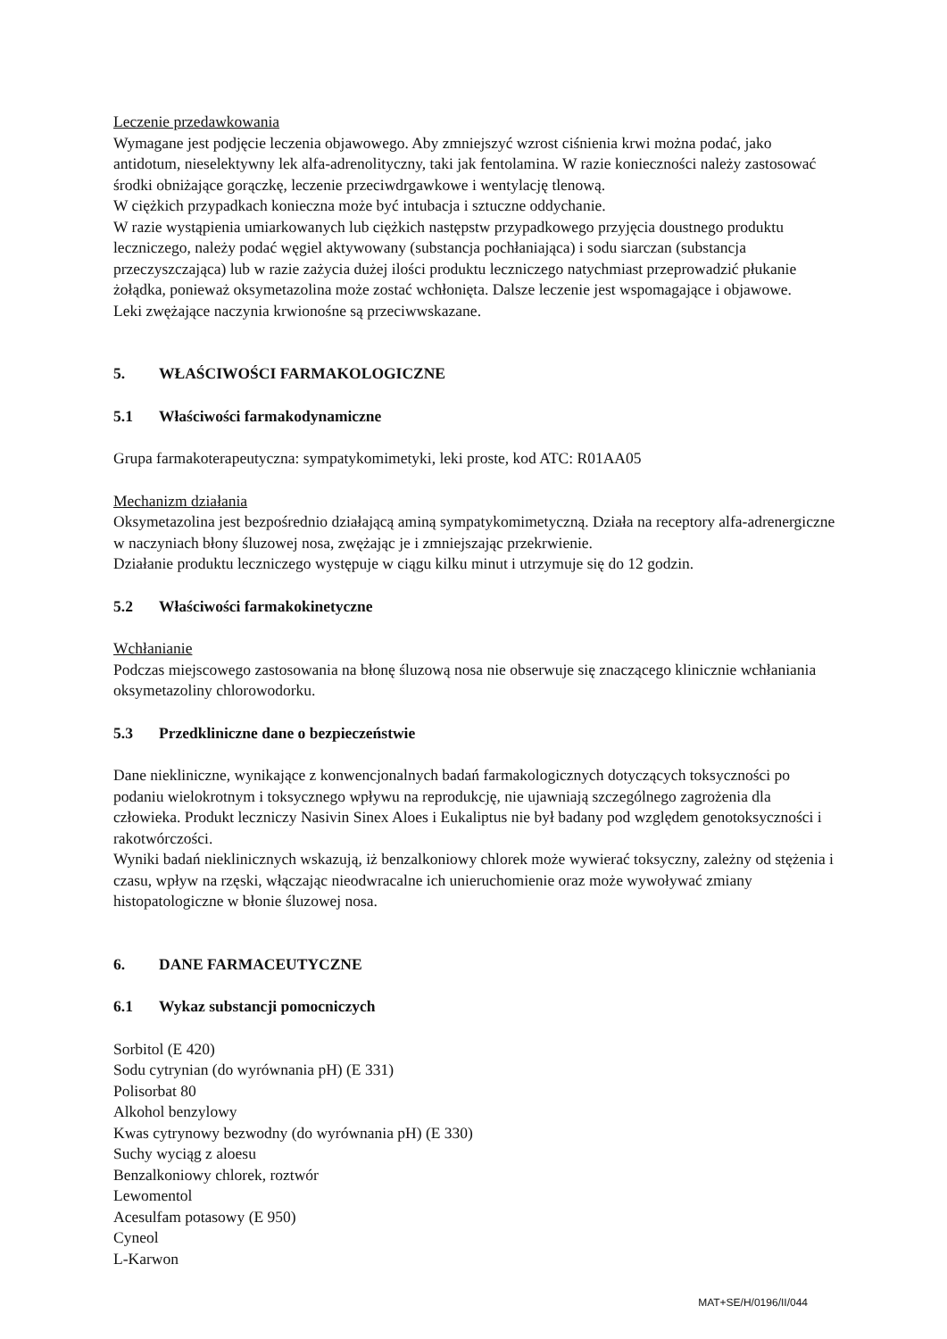Leczenie przedawkowania
Wymagane jest podjęcie leczenia objawowego. Aby zmniejszyć wzrost ciśnienia krwi można podać, jako antidotum, nieselektywny lek alfa-adrenolityczny, taki jak fentolamina. W razie konieczności należy zastosować środki obniżające gorączkę, leczenie przeciwdrgawkowe i wentylację tlenową.
W ciężkich przypadkach konieczna może być intubacja i sztuczne oddychanie.
W razie wystąpienia umiarkowanych lub ciężkich następstw przypadkowego przyjęcia doustnego produktu leczniczego, należy podać węgiel aktywowany (substancja pochłaniająca) i sodu siarczan (substancja przeczyszczająca) lub w razie zażycia dużej ilości produktu leczniczego natychmiast przeprowadzić płukanie żołądka, ponieważ oksymetazolina może zostać wchłonięta. Dalsze leczenie jest wspomagające i objawowe.
Leki zwężające naczynia krwionośne są przeciwwskazane.
5. WŁAŚCIWOŚCI FARMAKOLOGICZNE
5.1 Właściwości farmakodynamiczne
Grupa farmakoterapeutyczna: sympatykomimetyki, leki proste, kod ATC: R01AA05
Mechanizm działania
Oksymetazolina jest bezpośrednio działającą aminą sympatykomimetyczną. Działa na receptory alfa-adrenergiczne w naczyniach błony śluzowej nosa, zwężając je i zmniejszając przekrwienie.
Działanie produktu leczniczego występuje w ciągu kilku minut i utrzymuje się do 12 godzin.
5.2 Właściwości farmakokinetyczne
Wchłanianie
Podczas miejscowego zastosowania na błonę śluzową nosa nie obserwuje się znaczącego klinicznie wchłaniania oksymetazoliny chlorowodorku.
5.3 Przedkliniczne dane o bezpieczeństwie
Dane niekliniczne, wynikające z konwencjonalnych badań farmakologicznych dotyczących toksyczności po podaniu wielokrotnym i toksycznego wpływu na reprodukcję, nie ujawniają szczególnego zagrożenia dla człowieka. Produkt leczniczy Nasivin Sinex Aloes i Eukaliptus nie był badany pod względem genotoksyczności i rakotwórczości.
Wyniki badań nieklinicznych wskazują, iż benzalkoniowy chlorek może wywierać toksyczny, zależny od stężenia i czasu, wpływ na rzęski, włączając nieodwracalne ich unieruchomienie oraz może wywoływać zmiany histopatologiczne w błonie śluzowej nosa.
6. DANE FARMACEUTYCZNE
6.1 Wykaz substancji pomocniczych
Sorbitol (E 420)
Sodu cytrynian (do wyrównania pH) (E 331)
Polisorbat 80
Alkohol benzylowy
Kwas cytrynowy bezwodny (do wyrównania pH) (E 330)
Suchy wyciąg z aloesu
Benzalkoniowy chlorek, roztwór
Lewomentol
Acesulfam potasowy (E 950)
Cyneol
L-Karwon
MAT+SE/H/0196/II/044